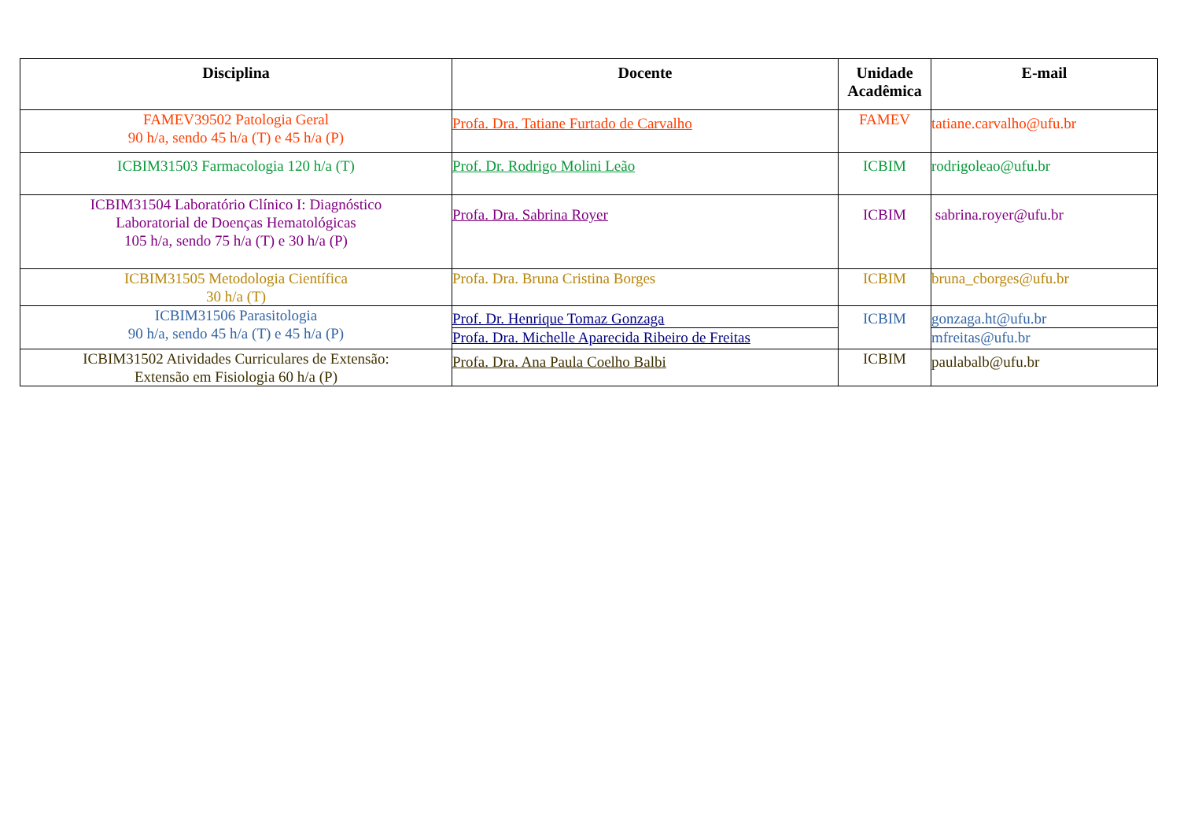| Disciplina | Docente | Unidade Acadêmica | E-mail |
| --- | --- | --- | --- |
| FAMEV39502 Patologia Geral 90 h/a, sendo 45 h/a (T) e 45 h/a (P) | Profa. Dra. Tatiane Furtado de Carvalho | FAMEV | tatiane.carvalho@ufu.br |
| ICBIM31503 Farmacologia 120 h/a (T) | Prof. Dr. Rodrigo Molini Leão | ICBIM | rodrigoleao@ufu.br |
| ICBIM31504 Laboratório Clínico I: Diagnóstico Laboratorial de Doenças Hematológicas 105 h/a, sendo 75 h/a (T) e 30 h/a (P) | Profa. Dra. Sabrina Royer | ICBIM | sabrina.royer@ufu.br |
| ICBIM31505 Metodologia Científica 30 h/a (T) | Profa. Dra. Bruna Cristina Borges | ICBIM | bruna_cborges@ufu.br |
| ICBIM31506 Parasitologia 90 h/a, sendo 45 h/a (T) e 45 h/a (P) | Prof. Dr. Henrique Tomaz Gonzaga | ICBIM | gonzaga.ht@ufu.br |
| | Profa. Dra. Michelle Aparecida Ribeiro de Freitas | | mfreitas@ufu.br |
| ICBIM31502 Atividades Curriculares de Extensão: Extensão em Fisiologia 60 h/a (P) | Profa. Dra. Ana Paula Coelho Balbi | ICBIM | paulabalb@ufu.br |